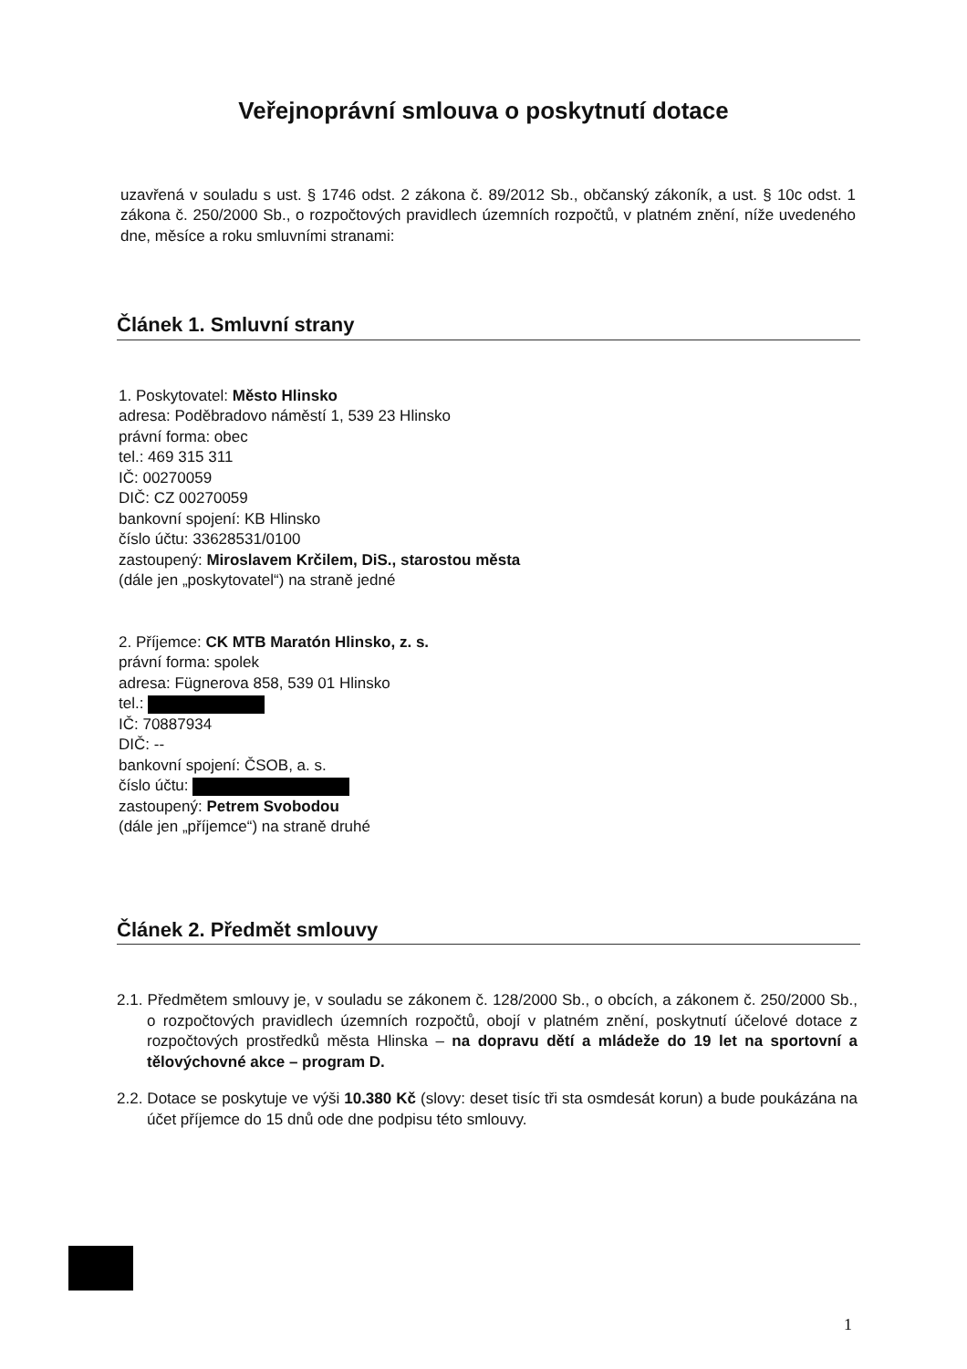Veřejnoprávní smlouva o poskytnutí dotace
uzavřená v souladu s ust. § 1746 odst. 2 zákona č. 89/2012 Sb., občanský zákoník, a ust. § 10c odst. 1 zákona č. 250/2000 Sb., o rozpočtových pravidlech územních rozpočtů, v platném znění, níže uvedeného dne, měsíce a roku smluvními stranami:
Článek 1. Smluvní strany
1. Poskytovatel: Město Hlinsko
adresa: Poděbradovo náměstí 1, 539 23 Hlinsko
právní forma: obec
tel.: 469 315 311
IČ: 00270059
DIČ: CZ 00270059
bankovní spojení: KB Hlinsko
číslo účtu: 33628531/0100
zastoupený: Miroslavem Krčilem, DiS., starostou města
(dále jen „poskytovatel“) na straně jedné
2. Příjemce: CK MTB Maratón Hlinsko, z. s.
právní forma: spolek
adresa: Fügnerova 858, 539 01 Hlinsko
tel.:
IČ: 70887934
DIČ: --
bankovní spojení: ČSOB, a. s.
číslo účtu:
zastoupený: Petrem Svobodou
(dále jen „příjemce“) na straně druhé
Článek 2. Předmět smlouvy
2.1. Předmětem smlouvy je, v souladu se zákonem č. 128/2000 Sb., o obcích, a zákonem č. 250/2000 Sb., o rozpočtových pravidlech územních rozpočtů, obojí v platném znění, poskytnutí účelové dotace z rozpočtových prostředků města Hlinska – na dopravu dětí a mládeže do 19 let na sportovní a tělovýchovné akce – program D.
2.2. Dotace se poskytuje ve výši 10.380 Kč (slovy: deset tisíc tři sta osmdesát korun) a bude poukázána na účet příjemce do 15 dnů ode dne podpisu této smlouvy.
1